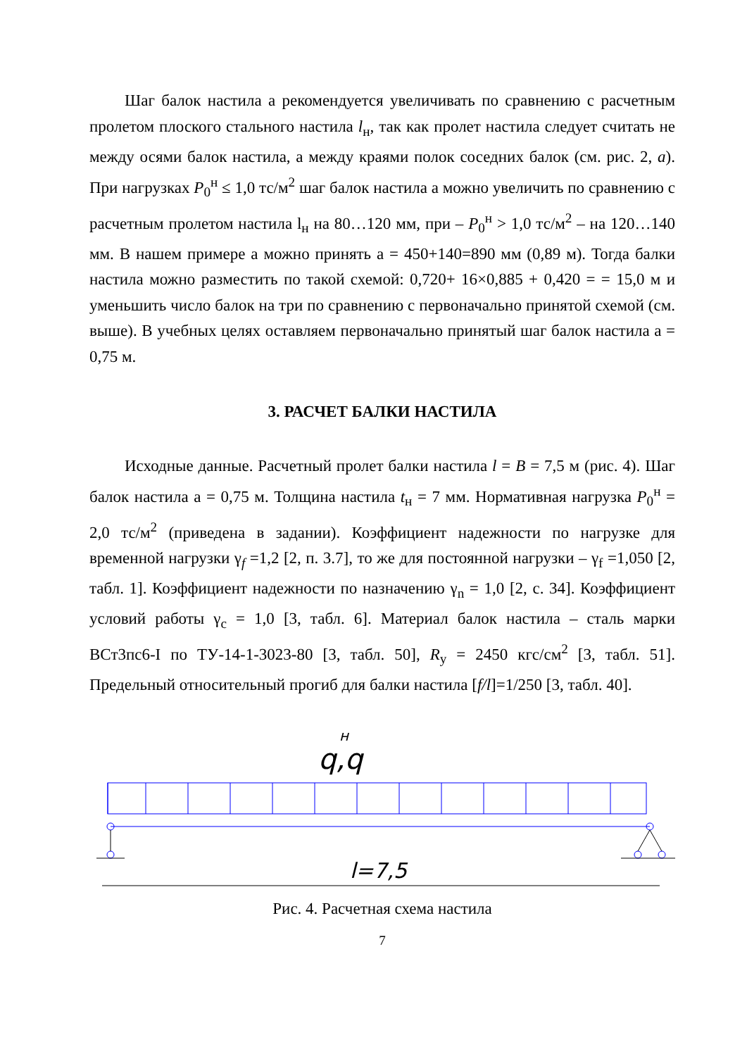Шаг балок настила a рекомендуется увеличивать по сравнению с расчетным пролетом плоского стального настила l<sub>н</sub>, так как пролет настила следует считать не между осями балок настила, а между краями полок соседних балок (см. рис. 2, а). При нагрузках P<sub>0</sub><sup>н</sup> ≤ 1,0 тс/м<sup>2</sup> шаг балок настила a можно увеличить по сравнению с расчетным пролетом настила l<sub>н</sub> на 80…120 мм, при – P<sub>0</sub><sup>н</sup> > 1,0 тс/м<sup>2</sup> – на 120…140 мм. В нашем примере a можно принять a = 450+140=890 мм (0,89 м). Тогда балки настила можно разместить по такой схемой: 0,720+ 16×0,885 + 0,420 = = 15,0 м и уменьшить число балок на три по сравнению с первоначально принятой схемой (см. выше). В учебных целях оставляем первоначально принятый шаг балок настила a = 0,75 м.
3. РАСЧЕТ БАЛКИ НАСТИЛА
Исходные данные. Расчетный пролет балки настила l = B = 7,5 м (рис. 4). Шаг балок настила a = 0,75 м. Толщина настила t<sub>н</sub> = 7 мм. Нормативная нагрузка P<sub>0</sub><sup>н</sup> = 2,0 тс/м<sup>2</sup> (приведена в задании). Коэффициент надежности по нагрузке для временной нагрузки γ<sub>f</sub> =1,2 [2, п. 3.7], то же для постоянной нагрузки – γ<sub>f</sub> =1,050 [2, табл. 1]. Коэффициент надежности по назначению γ<sub>n</sub> = 1,0 [2, с. 34]. Коэффициент условий работы γ<sub>c</sub> = 1,0 [3, табл. 6]. Материал балок настила – сталь марки ВСт3пс6-I по ТУ-14-1-3023-80 [3, табл. 50], R<sub>y</sub> = 2450 кгс/см<sup>2</sup> [3, табл. 51]. Предельный относительный прогиб для балки настила [f/l]=1/250 [3, табл. 40].
q
н
,q
l=7,5
Рис. 4. Расчетная схема настила
7